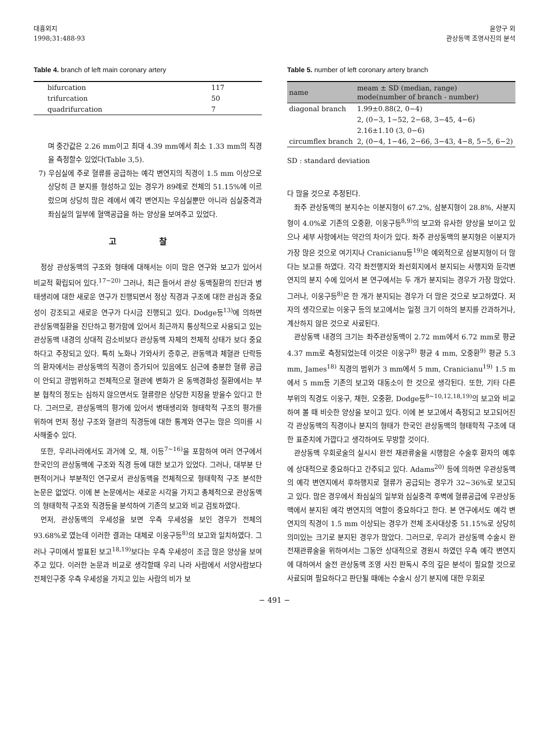대흉외지
1998;31:488-93
윤양구 외
관상동맥 조영사진의 분석
Table 4. branch of left main coronary artery
| bifurcation | 117 |
| trifurcation | 50 |
| quadrifurcation | 7 |
며 중간값은 2.26 mm이고 최대 4.39 mm에서 최소 1.33 mm의 직경을 측정할수 있었다(Table 3,5).
7) 우심실에 주로 혈류를 공급하는 예각 변연지의 직경이 1.5 mm 이상으로 상당히 큰 분지를 형성하고 있는 경우가 89례로 전체의 51.15%에 이르렀으며 상당히 많은 례에서 예각 변연지는 우심실뿐만 아니라 심실중격과 좌심실의 일부에 혈액공급을 하는 양상을 보여주고 있었다.
고 찰
정상 관상동맥의 구조와 형태에 대해서는 이미 많은 연구와 보고가 있어서 비교적 확립되어 있다.<sup>17~20)</sup> 그러나, 최근 들어서 관상 동맥질환의 진단과 병태생리에 대한 새로운 연구가 진행되면서 정상 직경과 구조에 대한 관심과 중요성이 강조되고 새로운 연구가 다시금 진행되고 있다. Dodge등<sup>13)</sup>에 의하면 관상동맥질환을 진단하고 평가함에 있어서 최근까지 통상적으로 사용되고 있는 관상동맥 내경의 상대적 감소비보다 관상동맥 자체의 전체적 상태가 보다 중요하다고 주장되고 있다. 특히 노화나 가와사키 증후군, 관동맥과 체혈관 단락등의 환자에서는 관상동맥의 직경이 증가되어 있음에도 심근에 충분한 혈류 공급이 안되고 광범위하고 전체적으로 혈관에 변화가 온 동맥경화성 질환에서는 부분 협착의 정도는 심하지 않으면서도 혈류량은 상당한 지장을 받을수 있다고 한다. 그러므로, 관상동맥의 평가에 있어서 병태생리와 형태학적 구조의 평가를 위하여 먼저 정상 구조와 혈관의 직경등에 대한 통계와 연구는 많은 의미를 시사해줄수 있다.
또한, 우리나라에서도 과거에 오, 채, 이등<sup>7~16)</sup>을 포함하여 여러 연구에서 한국인의 관상동맥에 구조와 직경 등에 대한 보고가 있었다. 그러나, 대부분 단편적이거나 부분적인 연구로서 관상동맥을 전체적으로 형태학적 구조 분석한 논문은 없었다. 이에 본 논문에서는 새로운 시각을 가지고 총체적으로 관상동맥의 형태학적 구조와 직경등을 분석하여 기존의 보고와 비교 검토하였다.
먼저, 관상동맥의 우세성을 보면 우측 우세성을 보인 경우가 전체의 93.68%로 였는데 이러한 결과는 대체로 이웅구등<sup>8)</sup>의 보고와 일치하였다. 그러나 구미에서 발표된 보고<sup>18,19)</sup>보다는 우측 우세성이 조금 많은 양상을 보여주고 있다. 이러한 논문과 비교로 생각할때 우리 나라 사람에서 서양사람보다 전체인구중 우측 우세성을 가지고 있는 사람의 비가 보
Table 5. number of left coronary artery branch
| name | meam ± SD (median, range) mode(number of branch - number) |
| --- | --- |
| diagonal branch | 1.99±0.88(2, 0−4) 2, (0−3, 1−52, 2−68, 3−45, 4−6) 2.16±1.10 (3, 0−6) |
| circumflex branch | 2, (0−4, 1−46, 2−66, 3−43, 4−8, 5−5, 6−2) |
SD : standard deviation
다 많을 것으로 추정된다.
좌주 관상동맥의 분지수는 이분지형이 67.2%, 삼분지형이 28.8%, 사분지형이 4.0%로 기존의 오중환, 이웅구등<sup>8,9)</sup>의 보고와 유사한 양상을 보이고 있으나 세부 사항에서는 약간의 차이가 있다. 좌주 관상동맥의 분지형은 이분지가 가장 많은 것으로 여기지나 Cranicianu등<sup>19)</sup>은 예외적으로 삼분지형이 더 많다는 보고를 하였다. 각각 좌전행지와 좌선회지에서 분지되는 사행지와 둔각변연지의 분지 수에 있어서 본 연구에서는 두 개가 분지되는 경우가 가장 많았다. 그러나, 이웅구등<sup>8)</sup>은 한 개가 분지되는 경우가 더 많은 것으로 보고하였다. 저자의 생각으로는 이웅구 등의 보고에서는 일정 크기 이하의 분지를 간과하거나, 계산하지 않은 것으로 사료된다.
관상동맥 내경의 크기는 좌주관상동맥이 2.72 mm에서 6.72 mm로 평균 4.37 mm로 측정되었는데 이것은 이웅구<sup>8)</sup> 평균 4 mm, 오중환<sup>9)</sup> 평균 5.3 mm, James<sup>18)</sup> 직경의 범위가 3 mm에서 5 mm, Cranicianu<sup>19)</sup> 1.5 m에서 5 mm등 기존의 보고와 대동소이 한 것으로 생각된다. 또한, 기타 다른 부위의 직경도 이웅구, 채헌, 오중환, Dodge등<sup>8~10,12,18,19)</sup>의 보고와 비교하여 볼 때 비슷한 양상을 보이고 있다. 이에 본 보고에서 측정되고 보고되어진 각 관상동맥의 직경이나 분지의 형태가 한국인 관상동맥의 형태학적 구조에 대한 표준치에 가깝다고 생각하여도 무방할 것이다.
관상동맥 우회로술의 실시시 완전 재관류술을 시행함은 수술후 환자의 예후에 상대적으로 중요하다고 간주되고 있다. Adams<sup>20)</sup> 등에 의하면 우관상동맥의 예각 변연지에서 후하행지로 혈류가 공급되는 경우가 32~36%로 보고되고 있다. 많은 경우에서 좌심실의 일부와 심실중격 후벽에 혈류공급에 우관상동맥에서 분지된 예각 변연지의 역할이 중요하다고 한다. 본 연구에서도 예각 변연지의 직경이 1.5 mm 이상되는 경우가 전체 조사대상중 51.15%로 상당히 의미있는 크기로 분지된 경우가 많았다. 그러므로, 우리가 관상동맥 수술시 완전재관류술을 위하여서는 그동안 상대적으로 경원시 하였던 우측 예각 변연지에 대하여서 술전 관상동맥 조영 사진 판독시 주의 깊은 분석이 필요할 것으로 사료되며 필요하다고 판단될 때에는 수술시 상기 분지에 대한 우회로
− 491 −